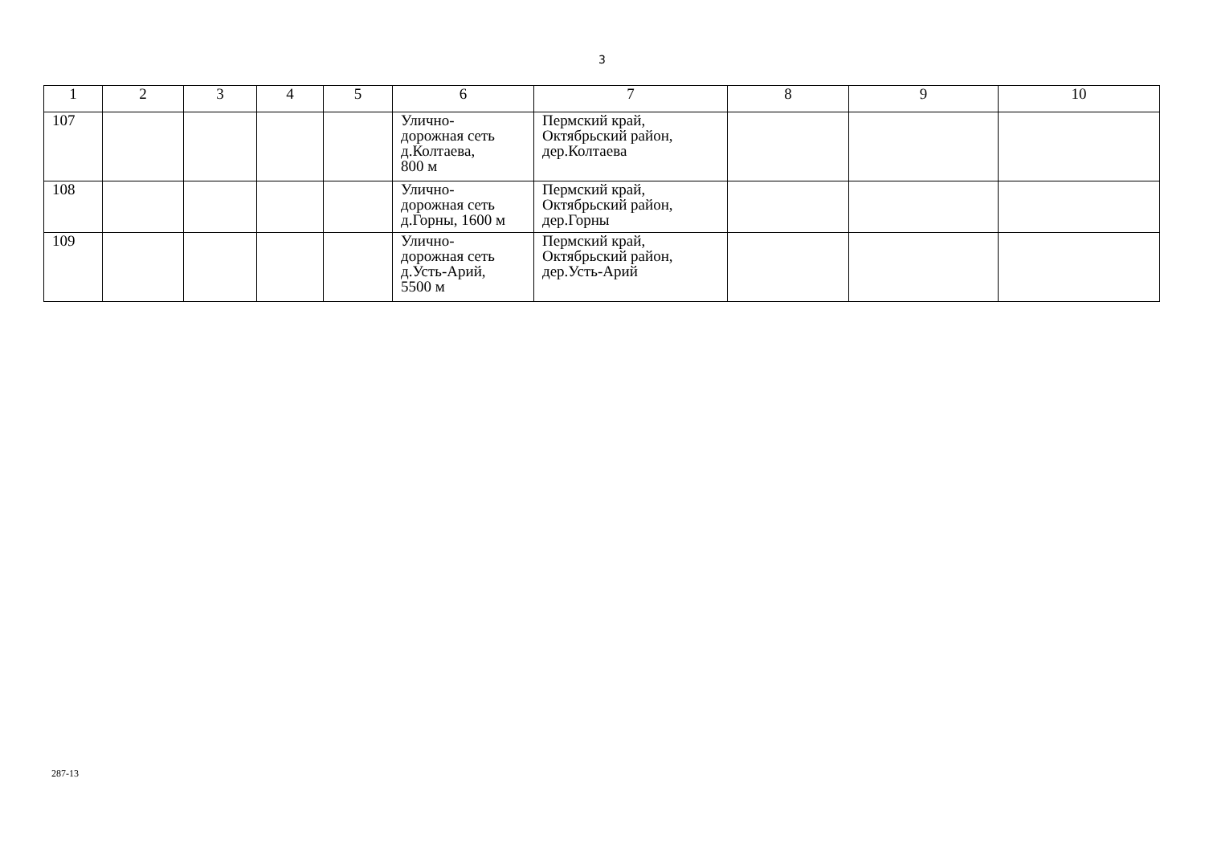3
| 1 | 2 | 3 | 4 | 5 | 6 | 7 | 8 | 9 | 10 |
| 107 | | | | | Улично- дорожная сеть д.Колтаева, 800 м | Пермский край, Октябрьский район, дер.Колтаева | | | |
| 108 | | | | | Улично- дорожная сеть д.Горны, 1600 м | Пермский край, Октябрьский район, дер.Горны | | | |
| 109 | | | | | Улично- дорожная сеть д.Усть-Арий, 5500 м | Пермский край, Октябрьский район, дер.Усть-Арий | | | |
287-13